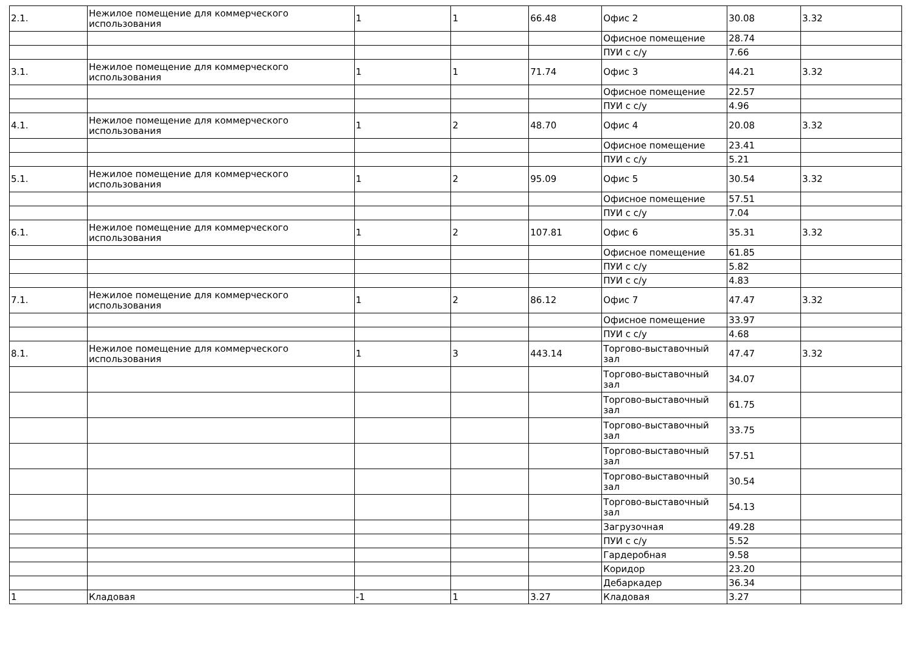| 2.1. | Нежилое помещение для коммерческого использования | 1 | 1 | 66.48 | Офис 2 | 30.08 | 3.32 |
| | | | | | Офисное помещение | 28.74 | |
| | | | | | ПУИ с с/у | 7.66 | |
| 3.1. | Нежилое помещение для коммерческого использования | 1 | 1 | 71.74 | Офис 3 | 44.21 | 3.32 |
| | | | | | Офисное помещение | 22.57 | |
| | | | | | ПУИ с с/у | 4.96 | |
| 4.1. | Нежилое помещение для коммерческого использования | 1 | 2 | 48.70 | Офис 4 | 20.08 | 3.32 |
| | | | | | Офисное помещение | 23.41 | |
| | | | | | ПУИ с с/у | 5.21 | |
| 5.1. | Нежилое помещение для коммерческого использования | 1 | 2 | 95.09 | Офис 5 | 30.54 | 3.32 |
| | | | | | Офисное помещение | 57.51 | |
| | | | | | ПУИ с с/у | 7.04 | |
| 6.1. | Нежилое помещение для коммерческого использования | 1 | 2 | 107.81 | Офис 6 | 35.31 | 3.32 |
| | | | | | Офисное помещение | 61.85 | |
| | | | | | ПУИ с с/у | 5.82 | |
| | | | | | ПУИ с с/у | 4.83 | |
| 7.1. | Нежилое помещение для коммерческого использования | 1 | 2 | 86.12 | Офис 7 | 47.47 | 3.32 |
| | | | | | Офисное помещение | 33.97 | |
| | | | | | ПУИ с с/у | 4.68 | |
| 8.1. | Нежилое помещение для коммерческого использования | 1 | 3 | 443.14 | Торгово-выставочный зал | 47.47 | 3.32 |
| | | | | | Торгово-выставочный зал | 34.07 | |
| | | | | | Торгово-выставочный зал | 61.75 | |
| | | | | | Торгово-выставочный зал | 33.75 | |
| | | | | | Торгово-выставочный зал | 57.51 | |
| | | | | | Торгово-выставочный зал | 30.54 | |
| | | | | | Торгово-выставочный зал | 54.13 | |
| | | | | | Загрузочная | 49.28 | |
| | | | | | ПУИ с с/у | 5.52 | |
| | | | | | Гардеробная | 9.58 | |
| | | | | | Коридор | 23.20 | |
| | | | | | Дебаркадер | 36.34 | |
| 1 | Кладовая | -1 | 1 | 3.27 | Кладовая | 3.27 | |